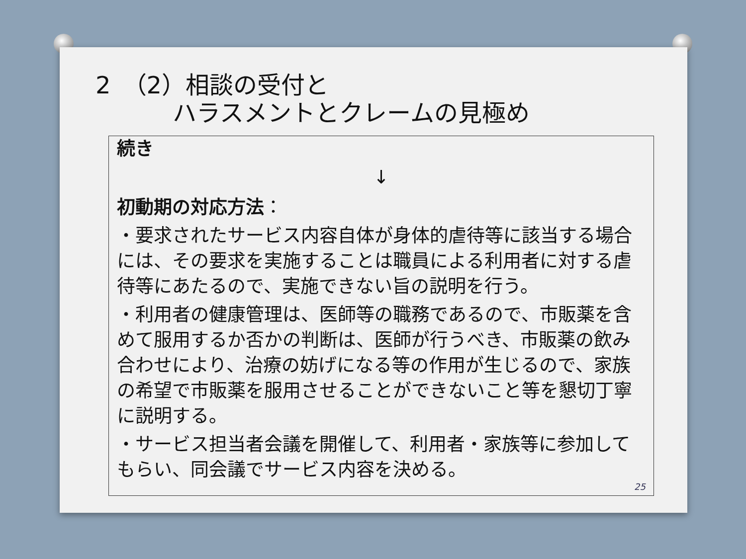2　（2）相談の受付と
ハラスメントとクレームの見極め
続き
↓
初動期の対応方法：
・要求されたサービス内容自体が身体的虐待等に該当する場合には、その要求を実施することは職員による利用者に対する虐待等にあたるので、実施できない旨の説明を行う。
・利用者の健康管理は、医師等の職務であるので、市販薬を含めて服用するか否かの判断は、医師が行うべき、市販薬の飲み合わせにより、治療の妨げになる等の作用が生じるので、家族の希望で市販薬を服用させることができないこと等を懇切丁寧に説明する。
・サービス担当者会議を開催して、利用者・家族等に参加してもらい、同会議でサービス内容を決める。
25